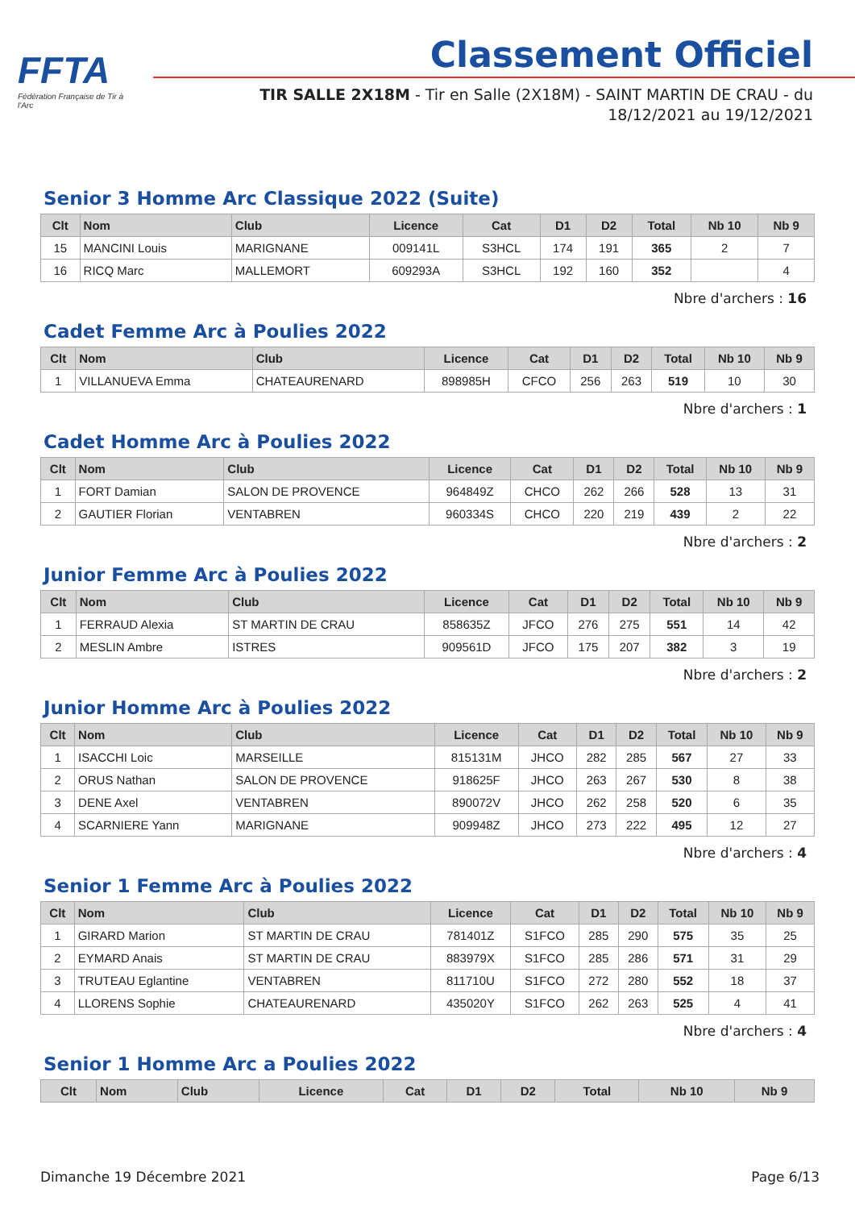FFTA
Fédération Française de Tir à l'Arc
Classement Officiel
TIR SALLE 2X18M - Tir en Salle (2X18M) - SAINT MARTIN DE CRAU - du 18/12/2021 au 19/12/2021
Senior 3 Homme Arc Classique 2022 (Suite)
| Clt | Nom | Club | Licence | Cat | D1 | D2 | Total | Nb 10 | Nb 9 |
| --- | --- | --- | --- | --- | --- | --- | --- | --- | --- |
| 15 | MANCINI Louis | MARIGNANE | 009141L | S3HCL | 174 | 191 | 365 | 2 | 7 |
| 16 | RICQ Marc | MALLEMORT | 609293A | S3HCL | 192 | 160 | 352 | | 4 |
Nbre d'archers : 16
Cadet Femme Arc à Poulies 2022
| Clt | Nom | Club | Licence | Cat | D1 | D2 | Total | Nb 10 | Nb 9 |
| --- | --- | --- | --- | --- | --- | --- | --- | --- | --- |
| 1 | VILLANUEVA Emma | CHATEAURENARD | 898985H | CFCO | 256 | 263 | 519 | 10 | 30 |
Nbre d'archers : 1
Cadet Homme Arc à Poulies 2022
| Clt | Nom | Club | Licence | Cat | D1 | D2 | Total | Nb 10 | Nb 9 |
| --- | --- | --- | --- | --- | --- | --- | --- | --- | --- |
| 1 | FORT Damian | SALON DE PROVENCE | 964849Z | CHCO | 262 | 266 | 528 | 13 | 31 |
| 2 | GAUTIER Florian | VENTABREN | 960334S | CHCO | 220 | 219 | 439 | 2 | 22 |
Nbre d'archers : 2
Junior Femme Arc à Poulies 2022
| Clt | Nom | Club | Licence | Cat | D1 | D2 | Total | Nb 10 | Nb 9 |
| --- | --- | --- | --- | --- | --- | --- | --- | --- | --- |
| 1 | FERRAUD Alexia | ST MARTIN DE CRAU | 858635Z | JFCO | 276 | 275 | 551 | 14 | 42 |
| 2 | MESLIN Ambre | ISTRES | 909561D | JFCO | 175 | 207 | 382 | 3 | 19 |
Nbre d'archers : 2
Junior Homme Arc à Poulies 2022
| Clt | Nom | Club | Licence | Cat | D1 | D2 | Total | Nb 10 | Nb 9 |
| --- | --- | --- | --- | --- | --- | --- | --- | --- | --- |
| 1 | ISACCHI Loic | MARSEILLE | 815131M | JHCO | 282 | 285 | 567 | 27 | 33 |
| 2 | ORUS Nathan | SALON DE PROVENCE | 918625F | JHCO | 263 | 267 | 530 | 8 | 38 |
| 3 | DENE Axel | VENTABREN | 890072V | JHCO | 262 | 258 | 520 | 6 | 35 |
| 4 | SCARNIERE Yann | MARIGNANE | 909948Z | JHCO | 273 | 222 | 495 | 12 | 27 |
Nbre d'archers : 4
Senior 1 Femme Arc à Poulies 2022
| Clt | Nom | Club | Licence | Cat | D1 | D2 | Total | Nb 10 | Nb 9 |
| --- | --- | --- | --- | --- | --- | --- | --- | --- | --- |
| 1 | GIRARD Marion | ST MARTIN DE CRAU | 781401Z | S1FCO | 285 | 290 | 575 | 35 | 25 |
| 2 | EYMARD Anais | ST MARTIN DE CRAU | 883979X | S1FCO | 285 | 286 | 571 | 31 | 29 |
| 3 | TRUTEAU Eglantine | VENTABREN | 811710U | S1FCO | 272 | 280 | 552 | 18 | 37 |
| 4 | LLORENS Sophie | CHATEAURENARD | 435020Y | S1FCO | 262 | 263 | 525 | 4 | 41 |
Nbre d'archers : 4
Senior 1 Homme Arc a Poulies 2022
| Clt | Nom | Club | Licence | Cat | D1 | D2 | Total | Nb 10 | Nb 9 |
| --- | --- | --- | --- | --- | --- | --- | --- | --- | --- |
Dimanche 19 Décembre 2021 Page 6/13